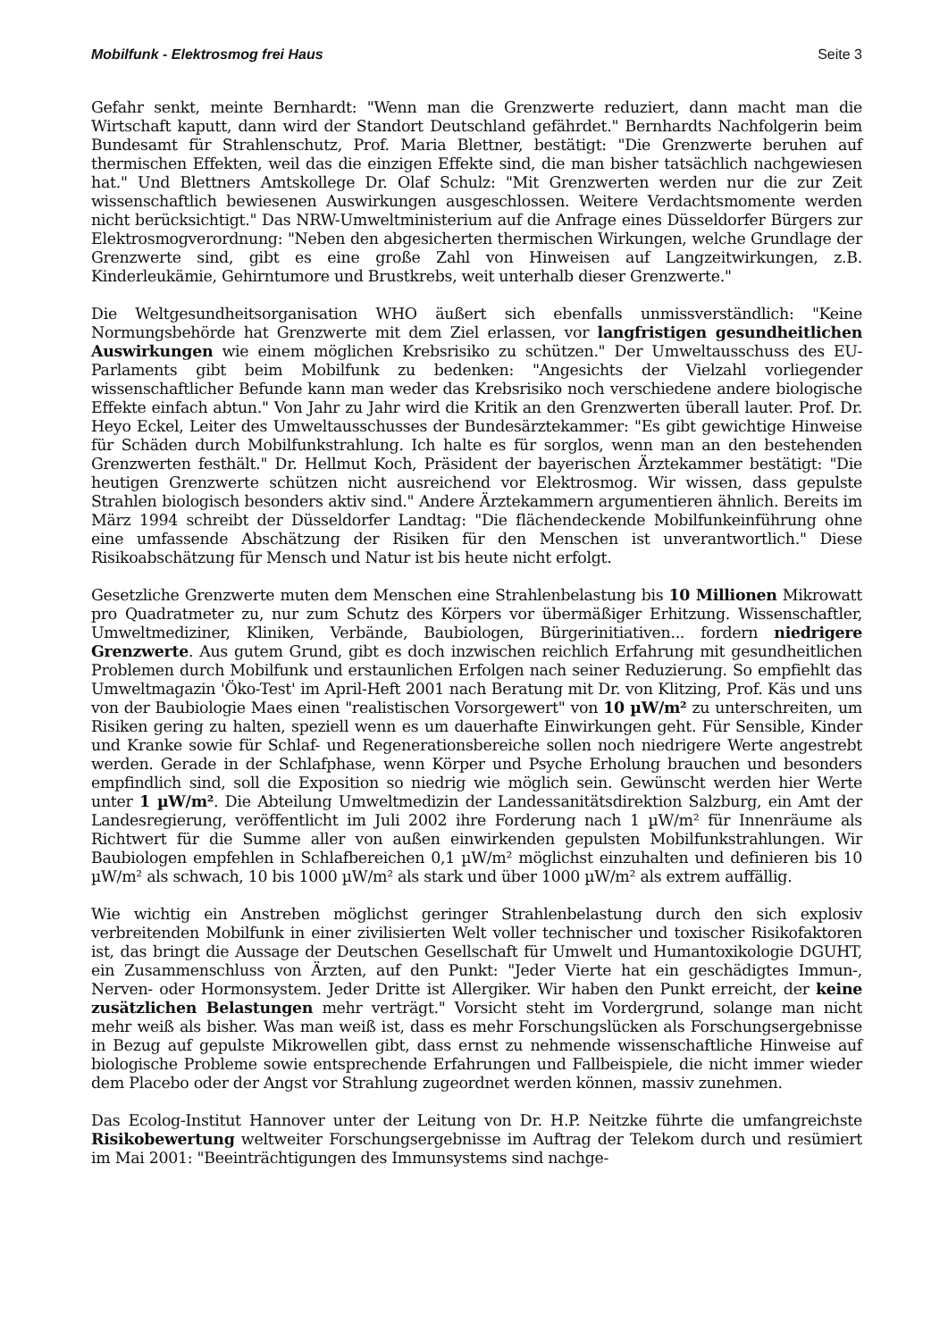Mobilfunk - Elektrosmog frei Haus Seite 3
Gefahr senkt, meinte Bernhardt: "Wenn man die Grenzwerte reduziert, dann macht man die Wirtschaft kaputt, dann wird der Standort Deutschland gefährdet." Bernhardts Nachfolgerin beim Bundesamt für Strahlenschutz, Prof. Maria Blettner, bestätigt: "Die Grenzwerte beruhen auf thermischen Effekten, weil das die einzigen Effekte sind, die man bisher tatsächlich nachgewiesen hat." Und Blettners Amtskollege Dr. Olaf Schulz: "Mit Grenzwerten werden nur die zur Zeit wissenschaftlich bewiesenen Auswirkungen ausgeschlossen. Weitere Verdachtsmomente werden nicht berücksichtigt." Das NRW-Umweltministerium auf die Anfrage eines Düsseldorfer Bürgers zur Elektrosmogverordnung: "Neben den abgesicherten thermischen Wirkungen, welche Grundlage der Grenzwerte sind, gibt es eine große Zahl von Hinweisen auf Langzeitwirkungen, z.B. Kinderleukämie, Gehirntumore und Brustkrebs, weit unterhalb dieser Grenzwerte."
Die Weltgesundheitsorganisation WHO äußert sich ebenfalls unmissverständlich: "Keine Normungsbehörde hat Grenzwerte mit dem Ziel erlassen, vor langfristigen gesundheitlichen Auswirkungen wie einem möglichen Krebsrisiko zu schützen." Der Umweltausschuss des EU-Parlaments gibt beim Mobilfunk zu bedenken: "Angesichts der Vielzahl vorliegender wissenschaftlicher Befunde kann man weder das Krebsrisiko noch verschiedene andere biologische Effekte einfach abtun." Von Jahr zu Jahr wird die Kritik an den Grenzwerten überall lauter. Prof. Dr. Heyo Eckel, Leiter des Umweltausschusses der Bundesärztekammer: "Es gibt gewichtige Hinweise für Schäden durch Mobilfunkstrahlung. Ich halte es für sorglos, wenn man an den bestehenden Grenzwerten festhält." Dr. Hellmut Koch, Präsident der bayerischen Ärztekammer bestätigt: "Die heutigen Grenzwerte schützen nicht ausreichend vor Elektrosmog. Wir wissen, dass gepulste Strahlen biologisch besonders aktiv sind." Andere Ärztekammern argumentieren ähnlich. Bereits im März 1994 schreibt der Düsseldorfer Landtag: "Die flächendeckende Mobilfunkeinführung ohne eine umfassende Abschätzung der Risiken für den Menschen ist unverantwortlich." Diese Risikoabschätzung für Mensch und Natur ist bis heute nicht erfolgt.
Gesetzliche Grenzwerte muten dem Menschen eine Strahlenbelastung bis 10 Millionen Mikrowatt pro Quadratmeter zu, nur zum Schutz des Körpers vor übermäßiger Erhitzung. Wissenschaftler, Umweltmediziner, Kliniken, Verbände, Baubiologen, Bürgerinitiativen... fordern niedrigere Grenzwerte. Aus gutem Grund, gibt es doch inzwischen reichlich Erfahrung mit gesundheitlichen Problemen durch Mobilfunk und erstaunlichen Erfolgen nach seiner Reduzierung. So empfiehlt das Umweltmagazin 'Öko-Test' im April-Heft 2001 nach Beratung mit Dr. von Klitzing, Prof. Käs und uns von der Baubiologie Maes einen "realistischen Vorsorgewert" von 10 µW/m² zu unterschreiten, um Risiken gering zu halten, speziell wenn es um dauerhafte Einwirkungen geht. Für Sensible, Kinder und Kranke sowie für Schlaf- und Regenerationsbereiche sollen noch niedrigere Werte angestrebt werden. Gerade in der Schlafphase, wenn Körper und Psyche Erholung brauchen und besonders empfindlich sind, soll die Exposition so niedrig wie möglich sein. Gewünscht werden hier Werte unter 1 µW/m². Die Abteilung Umweltmedizin der Landessanitätsdirektion Salzburg, ein Amt der Landesregierung, veröffentlicht im Juli 2002 ihre Forderung nach 1 µW/m² für Innenräume als Richtwert für die Summe aller von außen einwirkenden gepulsten Mobilfunkstrahlungen. Wir Baubiologen empfehlen in Schlafbereichen 0,1 µW/m² möglichst einzuhalten und definieren bis 10 µW/m² als schwach, 10 bis 1000 µW/m² als stark und über 1000 µW/m² als extrem auffällig.
Wie wichtig ein Anstreben möglichst geringer Strahlenbelastung durch den sich explosiv verbreitenden Mobilfunk in einer zivilisierten Welt voller technischer und toxischer Risikofaktoren ist, das bringt die Aussage der Deutschen Gesellschaft für Umwelt und Humantoxikologie DGUHT, ein Zusammenschluss von Ärzten, auf den Punkt: "Jeder Vierte hat ein geschädigtes Immun-, Nerven- oder Hormonsystem. Jeder Dritte ist Allergiker. Wir haben den Punkt erreicht, der keine zusätzlichen Belastungen mehr verträgt." Vorsicht steht im Vordergrund, solange man nicht mehr weiß als bisher. Was man weiß ist, dass es mehr Forschungslücken als Forschungsergebnisse in Bezug auf gepulste Mikrowellen gibt, dass ernst zu nehmende wissenschaftliche Hinweise auf biologische Probleme sowie entsprechende Erfahrungen und Fallbeispiele, die nicht immer wieder dem Placebo oder der Angst vor Strahlung zugeordnet werden können, massiv zunehmen.
Das Ecolog-Institut Hannover unter der Leitung von Dr. H.P. Neitzke führte die umfangreichste Risikobewertung weltweiter Forschungsergebnisse im Auftrag der Telekom durch und resümiert im Mai 2001: "Beeinträchtigungen des Immunsystems sind nachge-